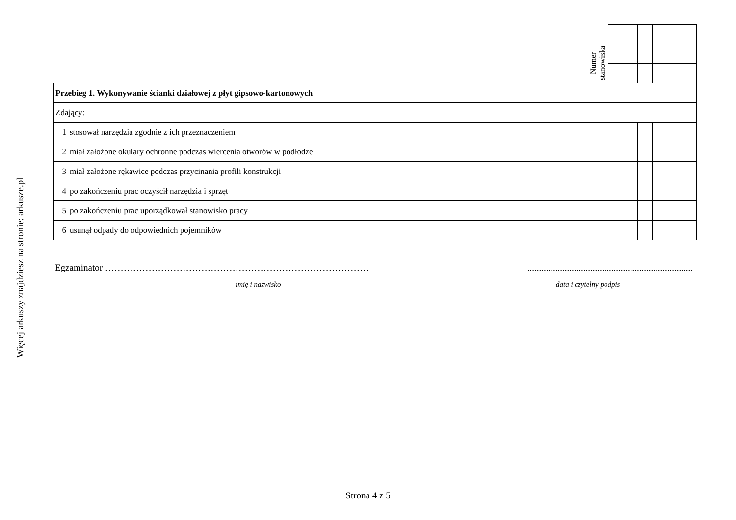Więcej arkuszy znajdziesz na stronie: arkusze.pl
| Numer stanowiska | | | | | | | |
| Przebieg 1. Wykonywanie ścianki działowej z płyt gipsowo-kartonowych | | | | | | | |
| Zdający: | | | | | | | |
| 1 | stosował narzędzia zgodnie z ich przeznaczeniem | | | | | | |
| 2 | miał założone okulary ochronne podczas wiercenia otworów w podłodze | | | | | | |
| 3 | miał założone rękawice podczas przycinania profili konstrukcji | | | | | | |
| 4 | po zakończeniu prac oczyścił narzędzia i sprzęt | | | | | | |
| 5 | po zakończeniu prac uporządkował stanowisko pracy | | | | | | |
| 6 | usunął odpady do odpowiednich pojemników | | | | | | |
Egzaminator …………………………………………………………………………. .......................................................................
imię i nazwisko data i czytelny podpis
Strona 4 z 5